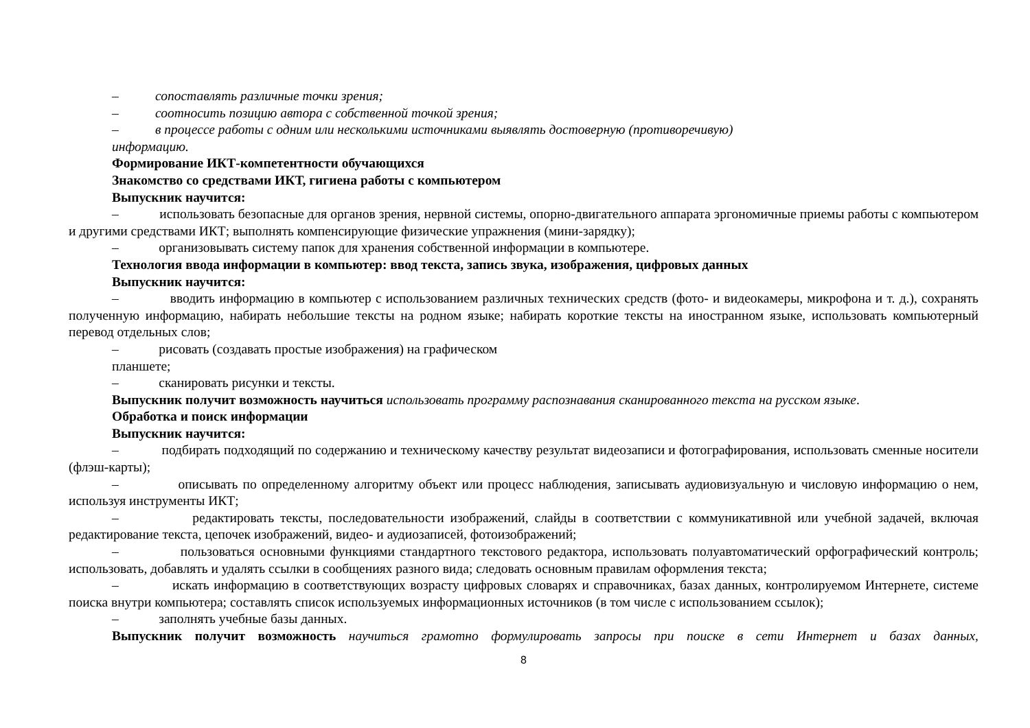– сопоставлять различные точки зрения;
– соотносить позицию автора с собственной точкой зрения;
– в процессе работы с одним или несколькими источниками выявлять достоверную (противоречивую)
информацию.
Формирование ИКТ-компетентности обучающихся
Знакомство со средствами ИКТ, гигиена работы с компьютером
Выпускник научится:
– использовать безопасные для органов зрения, нервной системы, опорно-двигательного аппарата эргономичные приемы работы с компьютером и другими средствами ИКТ; выполнять компенсирующие физические упражнения (мини-зарядку);
– организовывать систему папок для хранения собственной информации в компьютере.
Технология ввода информации в компьютер: ввод текста, запись звука, изображения, цифровых данных
Выпускник научится:
– вводить информацию в компьютер с использованием различных технических средств (фото- и видеокамеры, микрофона и т. д.), сохранять полученную информацию, набирать небольшие тексты на родном языке; набирать короткие тексты на иностранном языке, использовать компьютерный перевод отдельных слов;
– рисовать (создавать простые изображения) на графическом
планшете;
– сканировать рисунки и тексты.
Выпускник получит возможность научиться использовать программу распознавания сканированного текста на русском языке.
Обработка и поиск информации
Выпускник научится:
– подбирать подходящий по содержанию и техническому качеству результат видеозаписи и фотографирования, использовать сменные носители (флэш-карты);
– описывать по определенному алгоритму объект или процесс наблюдения, записывать аудиовизуальную и числовую информацию о нем, используя инструменты ИКТ;
– редактировать тексты, последовательности изображений, слайды в соответствии с коммуникативной или учебной задачей, включая редактирование текста, цепочек изображений, видео- и аудиозаписей, фотоизображений;
– пользоваться основными функциями стандартного текстового редактора, использовать полуавтоматический орфографический контроль; использовать, добавлять и удалять ссылки в сообщениях разного вида; следовать основным правилам оформления текста;
– искать информацию в соответствующих возрасту цифровых словарях и справочниках, базах данных, контролируемом Интернете, системе поиска внутри компьютера; составлять список используемых информационных источников (в том числе с использованием ссылок);
– заполнять учебные базы данных.
Выпускник получит возможность научиться грамотно формулировать запросы при поиске в сети Интернет и базах данных,
8